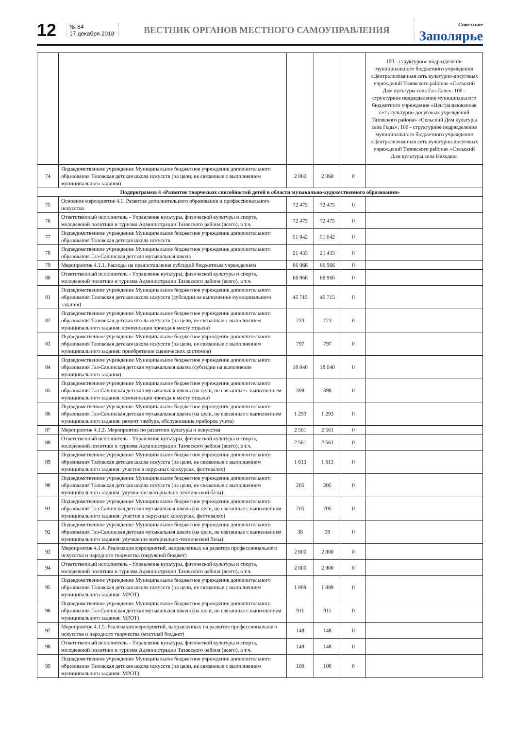12
№ 84
17 декабря 2018
ВЕСТНИК ОРГАНОВ МЕСТНОГО САМОУПРАВЛЕНИЯ
Советское
Заполярье
| | | | | | 100 - структурное подразделение муниципального бюджетного учреждения «Централизованная сеть культурно-досуговых учреждений Тазовского района» «Сельский Дом культуры села Газ-Сале»; 100 - структурное подразделение муниципального бюджетного учреждения «Централизованная сеть культурно-досуговых учреждений Тазовского района» «Сельский Дом культуры села Гыда»; 100 - структурное подразделение муниципального бюджетного учреждения «Централизованная сеть культурно-досуговых учреждений Тазовского района» «Сельский Дом культуры села Находка» |
| 74 | Подведомственное учреждение Муниципальное бюджетное учреждение дополнительного образования Тазовская детская школа искусств (на цели, не связанные с выполнением муниципального задания) | 2 060 | 2 060 | 0 | |
| Подпрограмма 4 «Развитие творческих способностей детей в области музыкально-художественного образования» | | | | | |
| 75 | Основное мероприятие 4.1. Развитие дополнительного образования и профессионального искусства | 72 475 | 72 475 | 0 | |
| 76 | Ответственный исполнитель - Управление культуры, физической культуры и спорта, молодежной политики и туризма Администрации Тазовского района (всего), в т.ч. | 72 475 | 72 475 | 0 | |
| 77 | Подведомственное учреждение Муниципальное бюджетное учреждение дополнительного образования Тазовская детская школа искусств | 51 042 | 51 042 | 0 | |
| 78 | Подведомственное учреждение Муниципальное бюджетное учреждение дополнительного образования Газ-Салинская детская музыкальная школа | 21 433 | 21 433 | 0 | |
| 79 | Мероприятие 4.1.1. Расходы на предоставление субсидий бюджетным учреждениям | 66 966 | 66 966 | 0 | |
| 80 | Ответственный исполнитель - Управление культуры, физической культуры и спорта, молодежной политики и туризма Администрации Тазовского района (всего), в т.ч. | 66 966 | 66 966 | 0 | |
| 81 | Подведомственное учреждение Муниципальное бюджетное учреждение дополнительного образования Тазовская детская школа искусств (субсидии на выполнение муниципального задания) | 45 715 | 45 715 | 0 | |
| 82 | Подведомственное учреждение Муниципальное бюджетное учреждение дополнительного образования Тазовская детская школа искусств (на цели, не связанные с выполнением муниципального задания: компенсация проезда к месту отдыха) | 723 | 723 | 0 | |
| 83 | Подведомственное учреждение Муниципальное бюджетное учреждение дополнительного образования Тазовская детская школа искусств (на цели, не связанные с выполнением муниципального задания: приобретение сценических костюмов) | 797 | 797 | 0 | |
| 84 | Подведомственное учреждение Муниципальное бюджетное учреждение дополнительного образования Газ-Салинская детская музыкальная школа (субсидии на выполнение муниципального задания) | 18 040 | 18 040 | 0 | |
| 85 | Подведомственное учреждение Муниципальное бюджетное учреждение дополнительного образования Газ-Салинская детская музыкальная школа (на цели, не связанные с выполнением муниципального задания: компенсация проезда к месту отдыха) | 398 | 398 | 0 | |
| 86 | Подведомственное учреждение Муниципальное бюджетное учреждение дополнительного образования Газ-Салинская детская музыкальная школа (на цели, не связанные с выполнением муниципального задания: ремонт тамбура, обслуживание приборов учета) | 1 293 | 1 293 | 0 | |
| 87 | Мероприятие 4.1.2. Мероприятия по развитию культуры и искусства | 2 561 | 2 561 | 0 | |
| 88 | Ответственный исполнитель - Управление культуры, физической культуры и спорта, молодежной политики и туризма Администрации Тазовского района (всего), в т.ч. | 2 561 | 2 561 | 0 | |
| 89 | Подведомственное учреждение Муниципальное бюджетное учреждение дополнительного образования Тазовская детская школа искусств (на цели, не связанные с выполнением муниципального задания: участие в окружных конкурсах, фестивалях) | 1 613 | 1 613 | 0 | |
| 90 | Подведомственное учреждение Муниципальное бюджетное учреждение дополнительного образования Тазовская детская школа искусств (на цели, не связанные с выполнением муниципального задания: улучшение материально-технической базы) | 205 | 205 | 0 | |
| 91 | Подведомственное учреждение Муниципальное бюджетное учреждение дополнительного образования Газ-Салинская детская музыкальная школа (на цели, не связанные с выполнением муниципального задания: участие в окружных конкурсах, фестивалях) | 705 | 705 | 0 | |
| 92 | Подведомственное учреждение Муниципальное бюджетное учреждение дополнительного образования Газ-Салинская детская музыкальная школа (на цели, не связанные с выполнением муниципального задания: улучшение материально-технической базы) | 38 | 38 | 0 | |
| 93 | Мероприятие 4.1.4. Реализация мероприятий, направленных на развитие профессионального искусства и народного творчества (окружной бюджет) | 2 800 | 2 800 | 0 | |
| 94 | Ответственный исполнитель - Управление культуры, физической культуры и спорта, молодежной политики и туризма Администрации Тазовского района (всего), в т.ч. | 2 800 | 2 800 | 0 | |
| 95 | Подведомственное учреждение Муниципальное бюджетное учреждение дополнительного образования Тазовская детская школа искусств (на цели, не связанные с выполнением муниципального задания: МРОТ) | 1 889 | 1 889 | 0 | |
| 96 | Подведомственное учреждение Муниципальное бюджетное учреждение дополнительного образования Газ-Салинская детская музыкальная школа (на цели, не связанные с выполнением муниципального задания: МРОТ) | 911 | 911 | 0 | |
| 97 | Мероприятие 4.1.5. Реализация мероприятий, направленных на развитие профессионального искусства и народного творчества (местный бюджет) | 148 | 148 | 0 | |
| 98 | Ответственный исполнитель - Управление культуры, физической культуры и спорта, молодежной политики и туризма Администрации Тазовского района (всего), в т.ч. | 148 | 148 | 0 | |
| 99 | Подведомственное учреждение Муниципальное бюджетное учреждение дополнительного образования Тазовская детская школа искусств (на цели, не связанные с выполнением муниципального задания: МРОТ) | 100 | 100 | 0 | |